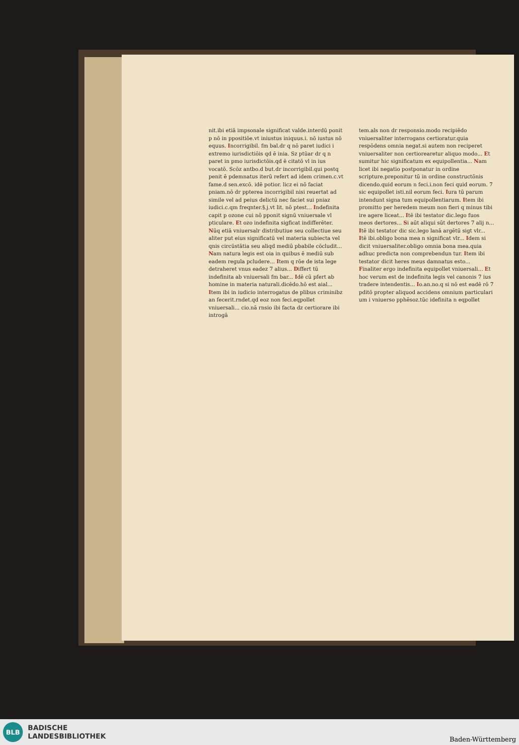nit.ibi etiā impsonale significat valde.interdū ponit p nō in ppositiōe.vt iniustus iniquus.i. nō iustus nō equus. Incorrigibil. fm bal.dr q nō paret iudici i extremo iurisdictiōis qd ē inia. Sz ptūar dr q n paret in pmo iurisdictōis.qd ē citatō vl in ius vocatō. Scōz antbo.d but.dr incorrigibil.qui postq penit ē pdemnatus iterū refert ad idem crimen.c.vt fame.d sen.excō. idē potior. licz ei nō faciat pniam.nō dr ppterea incorrigibil nisi reuertat ad simile vel ad peius delictū nec faciet sui pniaz iudici.c.qm freqnter.§.j.vt lit. nō ptest... Indefinita capit p ozone cui nō pponit signū vniuersale vl pticulare. Et ozo indefinita sigficat indifferēter. Nūq etiā vniuersalr distributiue seu collectiue seu aliter put eius significatū vel materia subiecta vel qnis circūstātia seu aliqd mediū pbabile cōcludit... Nam natura legis est oia in quibus ē mediū sub eadem regula pcludere... Item q rōe de ista lege detraheret vnus eadez 7 alius... Differt tū indefinita ab vniuersali fm bar... Idē cū pfert ab homine in materia naturali.dicēdo.hō est aial... Item ibi in iudicio interrogatus de plibus criminibz an fecerit.rndet.qd eoz non feci.eqpollet vniuersali... cio.nā rnsio ibi facta dz certiorare ibi introgā
tem.als non dr responsio.modo recipiēdo vniuersaliter interrogans certioratur.quia respōdens omnia negat.si autem non reciperet vniuersaliter non certiorearetur aliquo modo... Et sumitur hic significatum ex equipollentia... Nam licet ibi negatio postponatur in ordine scripture.preponitur tū in ordine constructōnis dicendo.quid eorum n feci.i.non feci quid eorum. 7 sic equipollet isti.nil eorum feci. Iura tū parum intendunt signa tum equipollentiarum. Item ibi promitto per heredem meum non fieri q minus tibi ire agere liceat... Itē ibi testator dic.lego fuos meos dertores... Si aūt aliqui sūt dertores 7 alij n... Itē ibi testator dic sic.lego lanā argētū sigt vlr... Itē ibi.obligo bona mea n significat vlr... Idem si dicit vniuersaliter.obligo omnia bona mea.quia adhuc predicta non comprebendun tur. Item ibi testator dicit heres meus damnatus esto... Finaliter ergo indefinita equipollet vniuersali... Et hoc verum est de indefinita legis vel canonis 7 ius tradere intendentis... Io.an.no.q si nō est eadē rō 7 pditō propter aliquod accidens omnium particulari um i vniuerso pphēsoz.tūc idefinita n eqpollet
BLB
BADISCHE
LANDESBIBLIOTHEK
Baden-Württemberg